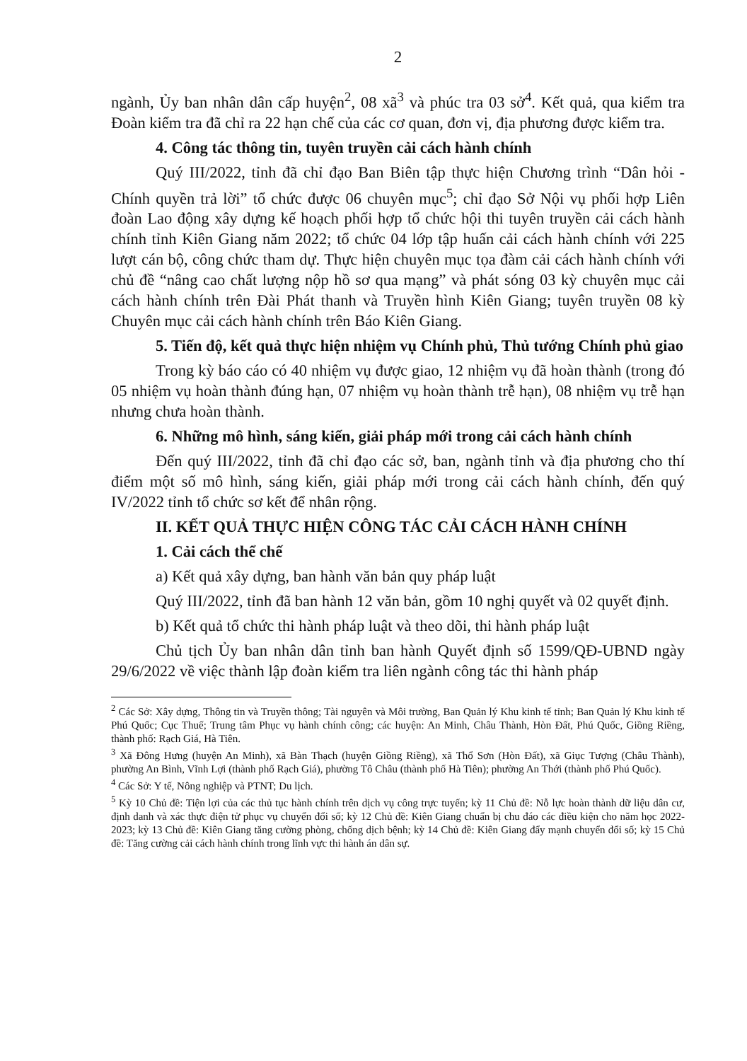2
ngành, Ủy ban nhân dân cấp huyện<sup>2</sup>, 08 xã<sup>3</sup> và phúc tra 03 sở<sup>4</sup>. Kết quả, qua kiểm tra Đoàn kiểm tra đã chỉ ra 22 hạn chế của các cơ quan, đơn vị, địa phương được kiểm tra.
4. Công tác thông tin, tuyên truyền cải cách hành chính
Quý III/2022, tỉnh đã chỉ đạo Ban Biên tập thực hiện Chương trình “Dân hỏi - Chính quyền trả lời” tổ chức được 06 chuyên mục<sup>5</sup>; chỉ đạo Sở Nội vụ phối hợp Liên đoàn Lao động xây dựng kế hoạch phối hợp tổ chức hội thi tuyên truyền cải cách hành chính tỉnh Kiên Giang năm 2022; tổ chức 04 lớp tập huấn cải cách hành chính với 225 lượt cán bộ, công chức tham dự. Thực hiện chuyên mục tọa đàm cải cách hành chính với chủ đề “nâng cao chất lượng nộp hồ sơ qua mạng” và phát sóng 03 kỳ chuyên mục cải cách hành chính trên Đài Phát thanh và Truyền hình Kiên Giang; tuyên truyền 08 kỳ Chuyên mục cải cách hành chính trên Báo Kiên Giang.
5. Tiến độ, kết quả thực hiện nhiệm vụ Chính phủ, Thủ tướng Chính phủ giao
Trong kỳ báo cáo có 40 nhiệm vụ được giao, 12 nhiệm vụ đã hoàn thành (trong đó 05 nhiệm vụ hoàn thành đúng hạn, 07 nhiệm vụ hoàn thành trễ hạn), 08 nhiệm vụ trễ hạn nhưng chưa hoàn thành.
6. Những mô hình, sáng kiến, giải pháp mới trong cải cách hành chính
Đến quý III/2022, tỉnh đã chỉ đạo các sở, ban, ngành tỉnh và địa phương cho thí điểm một số mô hình, sáng kiến, giải pháp mới trong cải cách hành chính, đến quý IV/2022 tỉnh tổ chức sơ kết để nhân rộng.
II. KẾT QUẢ THỰC HIỆN CÔNG TÁC CẢI CÁCH HÀNH CHÍNH
1. Cải cách thể chế
a) Kết quả xây dựng, ban hành văn bản quy pháp luật
Quý III/2022, tỉnh đã ban hành 12 văn bản, gồm 10 nghị quyết và 02 quyết định.
b) Kết quả tổ chức thi hành pháp luật và theo dõi, thi hành pháp luật
Chủ tịch Ủy ban nhân dân tỉnh ban hành Quyết định số 1599/QĐ-UBND ngày 29/6/2022 về việc thành lập đoàn kiểm tra liên ngành công tác thi hành pháp
<sup>2</sup> Các Sở: Xây dựng, Thông tin và Truyền thông; Tài nguyên và Môi trường, Ban Quản lý Khu kinh tế tỉnh; Ban Quản lý Khu kinh tế Phú Quốc; Cục Thuế; Trung tâm Phục vụ hành chính công; các huyện: An Minh, Châu Thành, Hòn Đất, Phú Quốc, Giồng Riềng, thành phố: Rạch Giá, Hà Tiên.
<sup>3</sup> Xã Đông Hưng (huyện An Minh), xã Bàn Thạch (huyện Giồng Riềng), xã Thổ Sơn (Hòn Đất), xã Giục Tượng (Châu Thành), phường An Bình, Vĩnh Lợi (thành phố Rạch Giá), phường Tô Châu (thành phố Hà Tiên); phường An Thới (thành phố Phú Quốc).
<sup>4</sup> Các Sở: Y tế, Nông nghiệp và PTNT; Du lịch.
<sup>5</sup> Kỳ 10 Chủ đề: Tiện lợi của các thủ tục hành chính trên dịch vụ công trực tuyến; kỳ 11 Chủ đề: Nỗ lực hoàn thành dữ liệu dân cư, định danh và xác thực điện tử phục vụ chuyển đổi số; kỳ 12 Chủ đề: Kiên Giang chuẩn bị chu đáo các điều kiện cho năm học 2022-2023; kỳ 13 Chủ đề: Kiên Giang tăng cường phòng, chống dịch bệnh; kỳ 14 Chủ đề: Kiên Giang đẩy mạnh chuyển đổi số; kỳ 15 Chủ đề: Tăng cường cải cách hành chính trong lĩnh vực thi hành án dân sự.